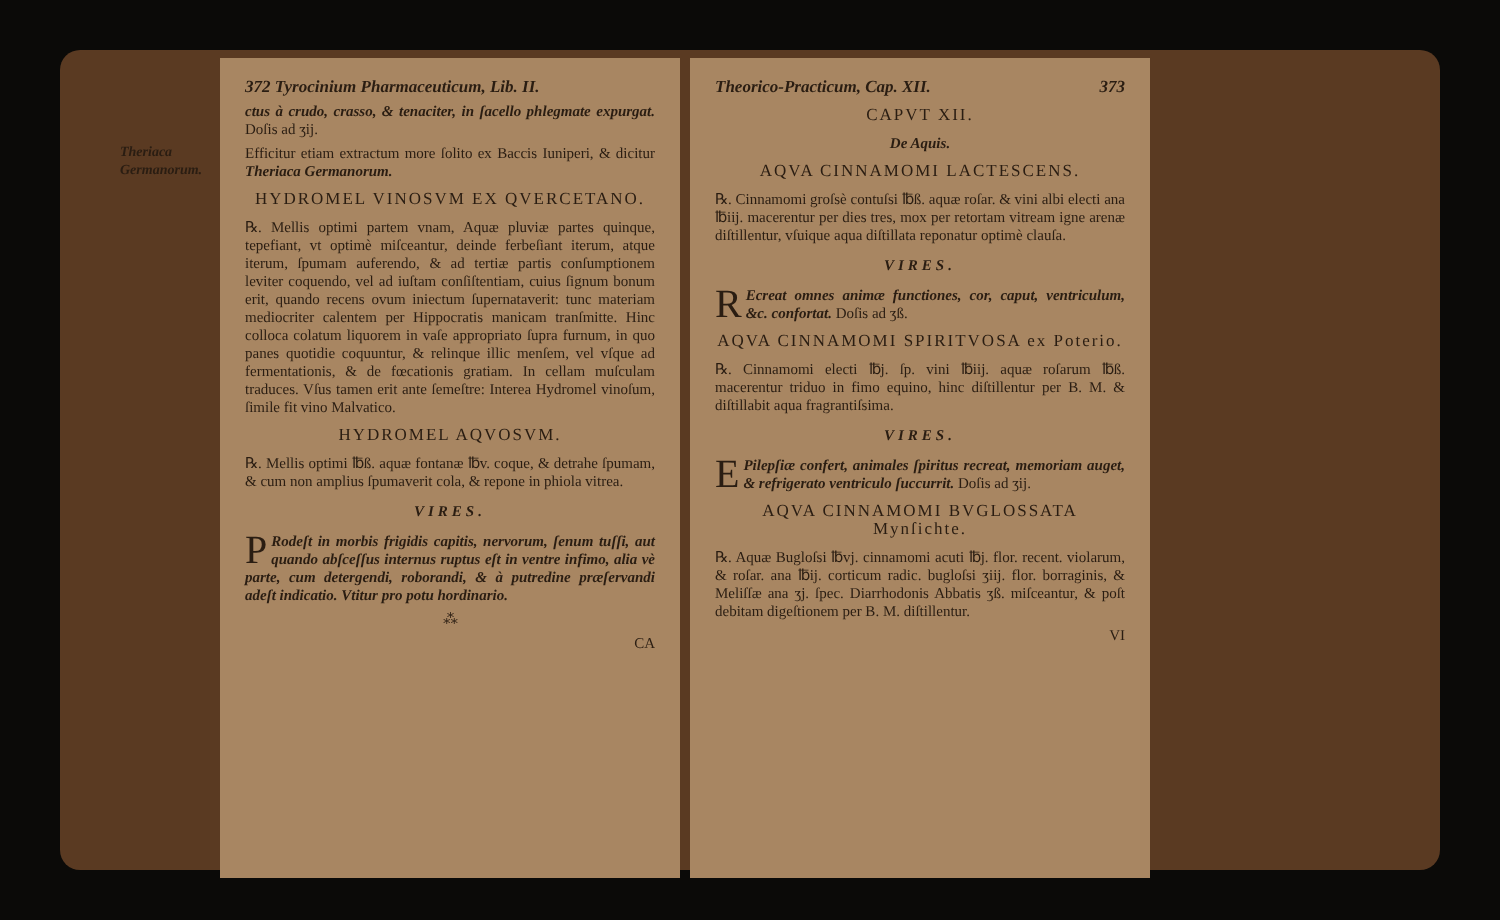372 Tyrocinium Pharmaceuticum, Lib. II.
ctus à crudo, crasso, & tenaciter, in ſacello phlegmate expurgat. Doſis ad ʒij.
Efficitur etiam extractum more ſolito ex Baccis Iuniperi, & dicitur Theriaca Germanorum.
Theriaca Germanorum.
HYDROMEL VINOSVM EX QVERCETANO.
℞. Mellis optimi partem vnam, Aquæ pluviæ partes quinque, tepefiant, vt optimè miſceantur, deinde ferbeſiant iterum, atque iterum, ſpumam auferendo, & ad tertiæ partis conſumptionem leviter coquendo, vel ad iuſtam conſiſtentiam, cuius ſignum bonum erit, quando recens ovum iniectum ſupernataverit: tunc materiam mediocriter calentem per Hippocratis manicam tranſmitte. Hinc colloca colatum liquorem in vaſe appropriato ſupra furnum, in quo panes quotidie coquuntur, & relinque illic menſem, vel vſque ad fermentationis, & de fœcationis gratiam. In cellam muſculam traduces. Vſus tamen erit ante ſemeſtre: Interea Hydromel vinoſum, ſimile fit vino Malvatico.
HYDROMEL AQVOSVM.
℞. Mellis optimi ℔ß. aquæ fontanæ ℔v. coque, & detrahe ſpumam, & cum non amplius ſpumaverit cola, & repone in phiola vitrea.
VIRES.
PRodeſt in morbis frigidis capitis, nervorum, ſenum tuſſi, aut quando abſceſſus internus ruptus eſt in ventre infimo, alia vè parte, cum detergendi, roborandi, & à putredine præſervandi adeſt indicatio. Vtitur pro potu hordinario.
⁂
CA
Theorico-Practicum, Cap. XII. 373
CAPVT XII.
De Aquis.
AQVA CINNAMOMI LACTESCENS.
℞. Cinnamomi groſsè contuſsi ℔ß. aquæ roſar. & vini albi electi ana ℔iij. macerentur per dies tres, mox per retortam vitream igne arenæ diſtillentur, vſuique aqua diſtillata reponatur optimè clauſa.
VIRES.
REcreat omnes animæ functiones, cor, caput, ventriculum, &c. confortat. Doſis ad ʒß.
AQVA CINNAMOMI SPIRITVOSA ex Poterio.
℞. Cinnamomi electi ℔j. ſp. vini ℔iij. aquæ roſarum ℔ß. macerentur triduo in fimo equino, hinc diſtillentur per B. M. & diſtillabit aqua fragrantiſsima.
VIRES.
EPilepſiæ confert, animales ſpiritus recreat, memoriam auget, & refrigerato ventriculo ſuccurrit. Doſis ad ʒij.
AQVA CINNAMOMI BVGLOSSATA Mynſichte.
℞. Aquæ Bugloſsi ℔vj. cinnamomi acuti ℔j. flor. recent. violarum, & roſar. ana ℔ij. corticum radic. bugloſsi ʒiij. flor. borraginis, & Meliſſæ ana ʒj. ſpec. Diarrhodonis Abbatis ʒß. miſceantur, & poſt debitam digeſtionem per B. M. diſtillentur.
VI